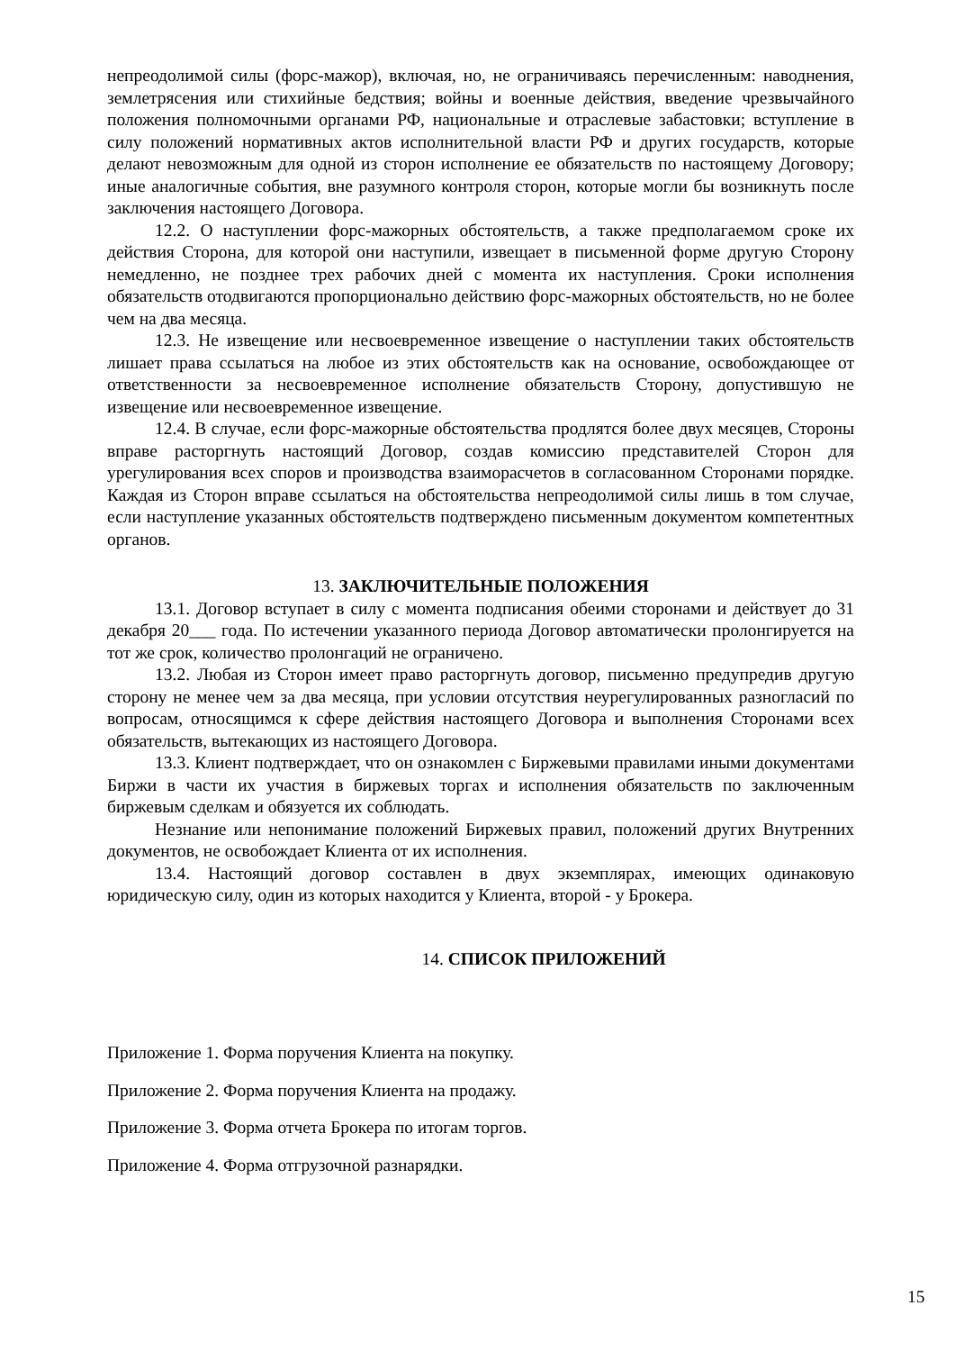непреодолимой силы (форс-мажор), включая, но, не ограничиваясь перечисленным: наводнения, землетрясения или стихийные бедствия; войны и военные действия, введение чрезвычайного положения полномочными органами РФ, национальные и отраслевые забастовки; вступление в силу положений нормативных актов исполнительной власти РФ и других государств, которые делают невозможным для одной из сторон исполнение ее обязательств по настоящему Договору; иные аналогичные события, вне разумного контроля сторон, которые могли бы возникнуть после заключения настоящего Договора.
12.2. О наступлении форс-мажорных обстоятельств, а также предполагаемом сроке их действия Сторона, для которой они наступили, извещает в письменной форме другую Сторону немедленно, не позднее трех рабочих дней с момента их наступления. Сроки исполнения обязательств отодвигаются пропорционально действию форс-мажорных обстоятельств, но не более чем на два месяца.
12.3. Не извещение или несвоевременное извещение о наступлении таких обстоятельств лишает права ссылаться на любое из этих обстоятельств как на основание, освобождающее от ответственности за несвоевременное исполнение обязательств Сторону, допустившую не извещение или несвоевременное извещение.
12.4. В случае, если форс-мажорные обстоятельства продлятся более двух месяцев, Стороны вправе расторгнуть настоящий Договор, создав комиссию представителей Сторон для урегулирования всех споров и производства взаиморасчетов в согласованном Сторонами порядке. Каждая из Сторон вправе ссылаться на обстоятельства непреодолимой силы лишь в том случае, если наступление указанных обстоятельств подтверждено письменным документом компетентных органов.
13. ЗАКЛЮЧИТЕЛЬНЫЕ ПОЛОЖЕНИЯ
13.1. Договор вступает в силу с момента подписания обеими сторонами и действует до 31 декабря 20___ года. По истечении указанного периода Договор автоматически пролонгируется на тот же срок, количество пролонгаций не ограничено.
13.2. Любая из Сторон имеет право расторгнуть договор, письменно предупредив другую сторону не менее чем за два месяца, при условии отсутствия неурегулированных разногласий по вопросам, относящимся к сфере действия настоящего Договора и выполнения Сторонами всех обязательств, вытекающих из настоящего Договора.
13.3. Клиент подтверждает, что он ознакомлен с Биржевыми правилами иными документами Биржи в части их участия в биржевых торгах и исполнения обязательств по заключенным биржевым сделкам и обязуется их соблюдать.
Незнание или непонимание положений Биржевых правил, положений других Внутренних документов, не освобождает Клиента от их исполнения.
13.4. Настоящий договор составлен в двух экземплярах, имеющих одинаковую юридическую силу, один из которых находится у Клиента, второй - у Брокера.
14. СПИСОК ПРИЛОЖЕНИЙ
Приложение 1. Форма поручения Клиента на покупку.
Приложение 2. Форма поручения Клиента на продажу.
Приложение 3. Форма отчета Брокера по итогам торгов.
Приложение 4. Форма отгрузочной разнарядки.
15